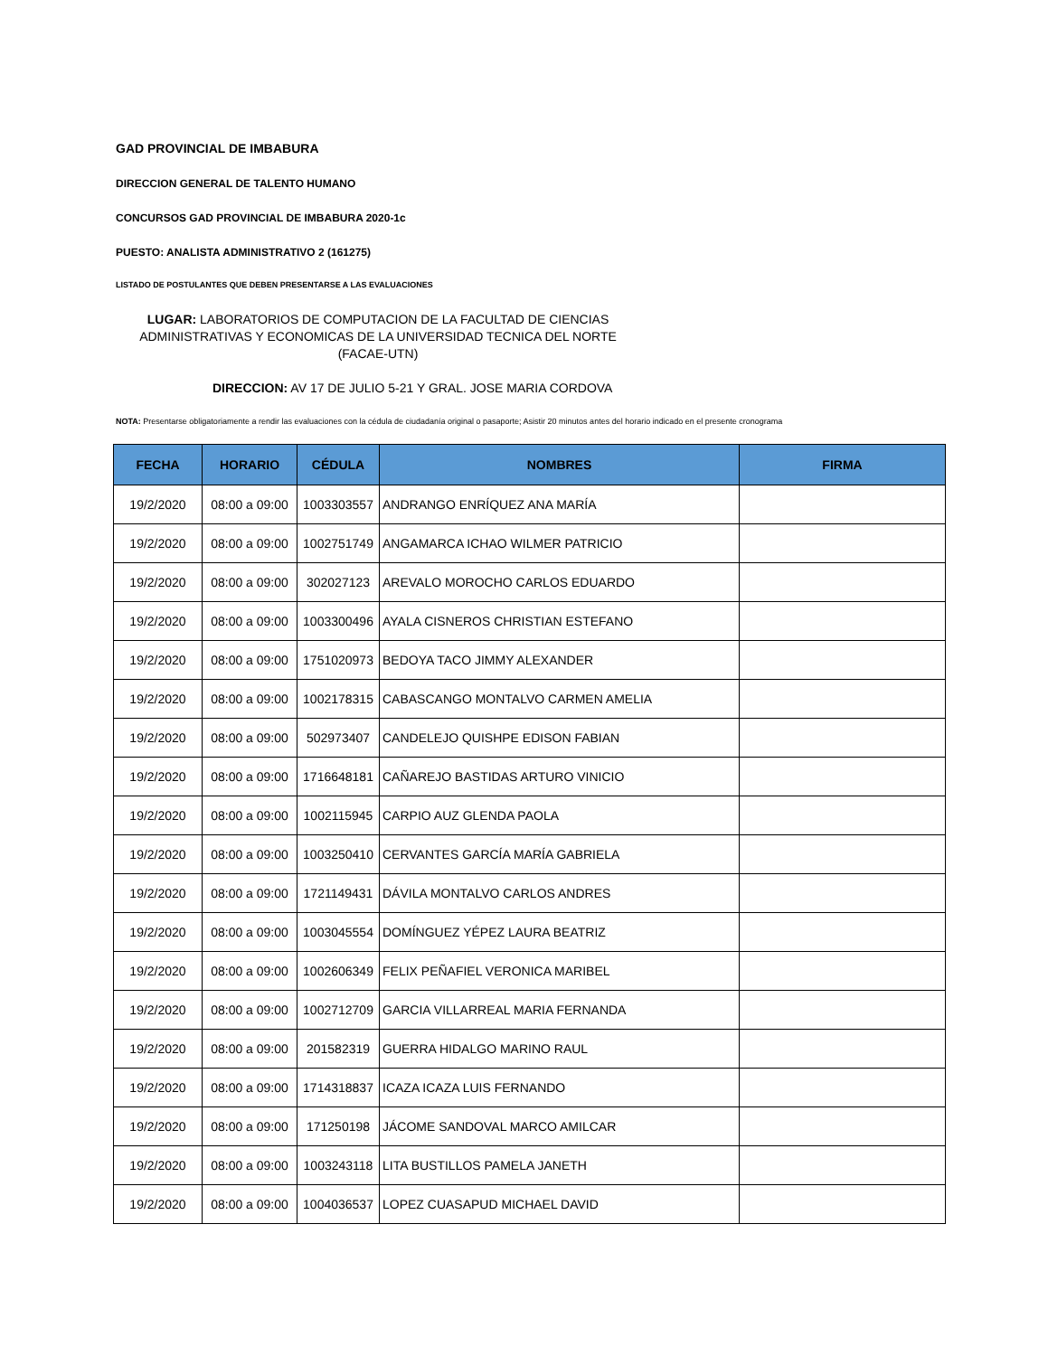GAD PROVINCIAL DE IMBABURA
DIRECCION GENERAL DE TALENTO HUMANO
CONCURSOS GAD PROVINCIAL DE IMBABURA 2020-1c
PUESTO: ANALISTA ADMINISTRATIVO 2 (161275)
LISTADO DE POSTULANTES QUE DEBEN PRESENTARSE A LAS EVALUACIONES
LUGAR: LABORATORIOS DE COMPUTACION DE LA FACULTAD DE CIENCIAS ADMINISTRATIVAS Y ECONOMICAS DE LA UNIVERSIDAD TECNICA DEL NORTE (FACAE-UTN)
DIRECCION: AV 17 DE JULIO 5-21 Y GRAL. JOSE MARIA CORDOVA
NOTA: Presentarse obligatoriamente a rendir las evaluaciones con la cédula de ciudadanía original o pasaporte; Asistir 20 minutos antes del horario indicado en el presente cronograma
| FECHA | HORARIO | CÉDULA | NOMBRES | FIRMA |
| --- | --- | --- | --- | --- |
| 19/2/2020 | 08:00 a 09:00 | 1003303557 | ANDRANGO ENRÍQUEZ ANA MARÍA | |
| 19/2/2020 | 08:00 a 09:00 | 1002751749 | ANGAMARCA ICHAO WILMER PATRICIO | |
| 19/2/2020 | 08:00 a 09:00 | 302027123 | AREVALO MOROCHO CARLOS EDUARDO | |
| 19/2/2020 | 08:00 a 09:00 | 1003300496 | AYALA CISNEROS CHRISTIAN ESTEFANO | |
| 19/2/2020 | 08:00 a 09:00 | 1751020973 | BEDOYA TACO JIMMY ALEXANDER | |
| 19/2/2020 | 08:00 a 09:00 | 1002178315 | CABASCANGO MONTALVO CARMEN AMELIA | |
| 19/2/2020 | 08:00 a 09:00 | 502973407 | CANDELEJO QUISHPE EDISON FABIAN | |
| 19/2/2020 | 08:00 a 09:00 | 1716648181 | CAÑAREJO BASTIDAS ARTURO VINICIO | |
| 19/2/2020 | 08:00 a 09:00 | 1002115945 | CARPIO AUZ GLENDA PAOLA | |
| 19/2/2020 | 08:00 a 09:00 | 1003250410 | CERVANTES GARCÍA MARÍA GABRIELA | |
| 19/2/2020 | 08:00 a 09:00 | 1721149431 | DÁVILA MONTALVO CARLOS ANDRES | |
| 19/2/2020 | 08:00 a 09:00 | 1003045554 | DOMÍNGUEZ YÉPEZ LAURA BEATRIZ | |
| 19/2/2020 | 08:00 a 09:00 | 1002606349 | FELIX PEÑAFIEL VERONICA MARIBEL | |
| 19/2/2020 | 08:00 a 09:00 | 1002712709 | GARCIA VILLARREAL MARIA FERNANDA | |
| 19/2/2020 | 08:00 a 09:00 | 201582319 | GUERRA HIDALGO MARINO RAUL | |
| 19/2/2020 | 08:00 a 09:00 | 1714318837 | ICAZA ICAZA LUIS FERNANDO | |
| 19/2/2020 | 08:00 a 09:00 | 171250198 | JÁCOME SANDOVAL MARCO AMILCAR | |
| 19/2/2020 | 08:00 a 09:00 | 1003243118 | LITA BUSTILLOS PAMELA JANETH | |
| 19/2/2020 | 08:00 a 09:00 | 1004036537 | LOPEZ CUASAPUD MICHAEL DAVID | |